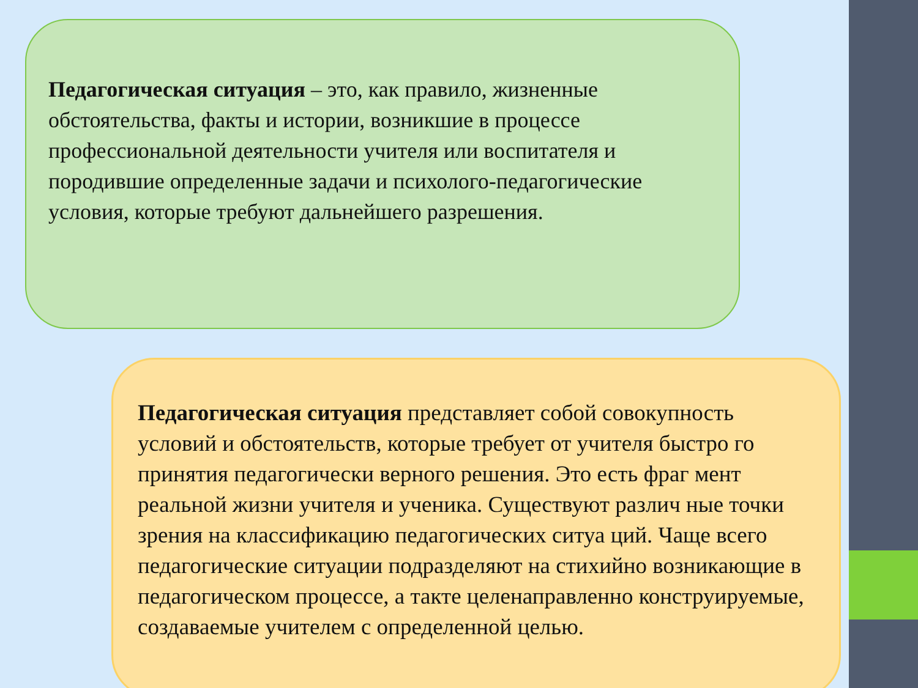Педагогическая ситуация – это, как правило, жизненные обстоятельства, факты и истории, возникшие в процессе профессиональной деятельности учителя или воспитателя и породившие определенные задачи и психолого-педагогические условия, которые требуют дальнейшего разрешения.
Педагогическая ситуация представляет собой совокупность условий и обстоятельств, которые требует от учителя быстро го принятия педагогически верного решения. Это есть фраг мент реальной жизни учителя и ученика. Существуют различ ные точки зрения на классификацию педагогических ситуа ций. Чаще всего педагогические ситуации подразделяют на стихийно возникающие в педагогическом процессе, а такте целенаправленно конструируемые, создаваемые учителем с определенной целью.